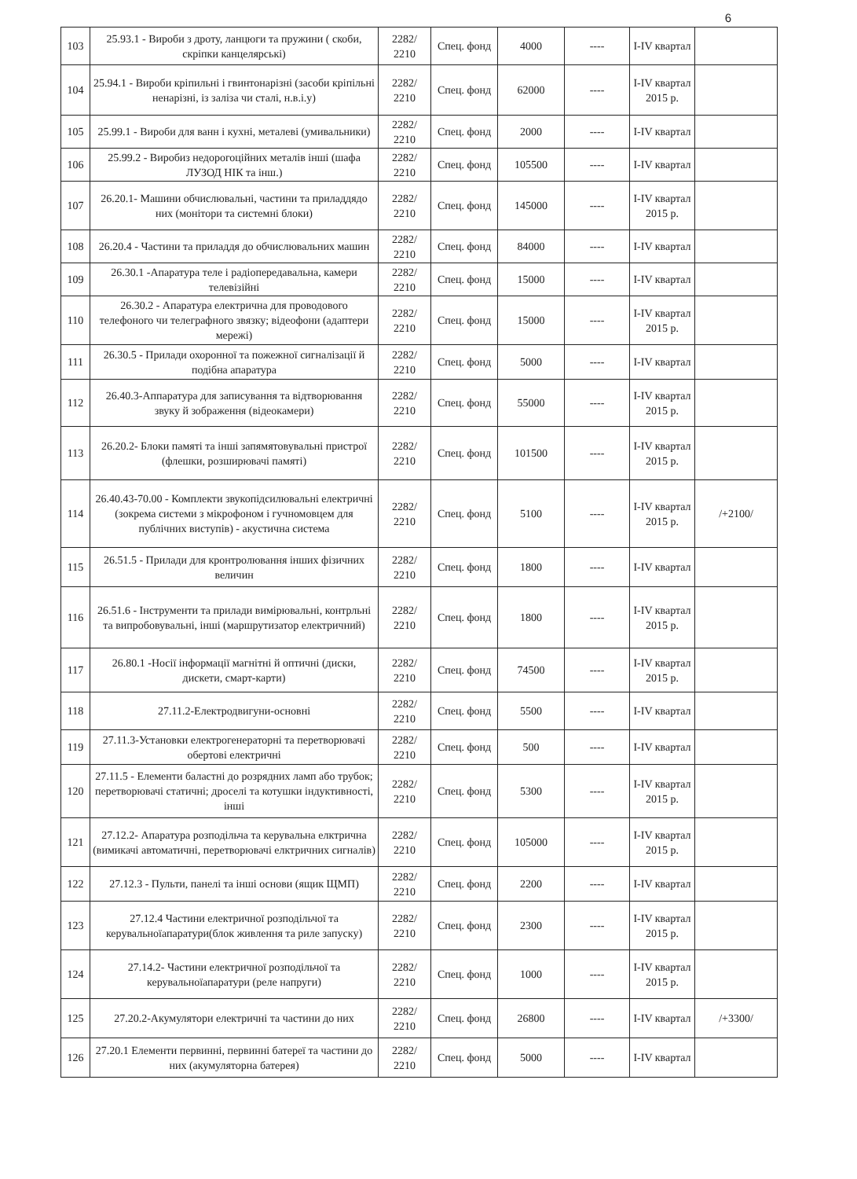6
| 103 | 25.93.1 - Вироби з дроту, ланцюги та пружини ( скоби, скріпки канцелярські) | 2282/ 2210 | Спец. фонд | 4000 | ---- | I-IV квартал | |
| 104 | 25.94.1 - Вироби кріпильні і гвинтонарізні (засоби кріпільні ненарізні, із заліза чи сталі, н.в.і.у) | 2282/ 2210 | Спец. фонд | 62000 | ---- | I-IV квартал 2015 р. | |
| 105 | 25.99.1 - Вироби для ванн і кухні, металеві (умивальники) | 2282/ 2210 | Спец. фонд | 2000 | ---- | I-IV квартал | |
| 106 | 25.99.2 - Виробиз недорогоційних металів інші (шафа ЛУЗОД НІК та інш.) | 2282/ 2210 | Спец. фонд | 105500 | ---- | I-IV квартал | |
| 107 | 26.20.1- Машини обчислювальні, частини та приладдядо них (монітори та системні блоки) | 2282/ 2210 | Спец. фонд | 145000 | ---- | I-IV квартал 2015 р. | |
| 108 | 26.20.4 - Частини та приладдя до обчислювальних машин | 2282/ 2210 | Спец. фонд | 84000 | ---- | I-IV квартал | |
| 109 | 26.30.1 -Апаратура теле і радіопередавальна, камери телевізійні | 2282/ 2210 | Спец. фонд | 15000 | ---- | I-IV квартал | |
| 110 | 26.30.2 - Апаратура електрична для проводового телефоного чи телеграфного звязку; відеофони (адаптери мережі) | 2282/ 2210 | Спец. фонд | 15000 | ---- | I-IV квартал 2015 р. | |
| 111 | 26.30.5 - Прилади охоронної та пожежної сигналізації й подібна апаратура | 2282/ 2210 | Спец. фонд | 5000 | ---- | I-IV квартал | |
| 112 | 26.40.3-Аппаратура для записування та відтворювання звуку й зображення (відеокамери) | 2282/ 2210 | Спец. фонд | 55000 | ---- | I-IV квартал 2015 р. | |
| 113 | 26.20.2- Блоки памяті та інші запямятовувальні пристрої (флешки, розширювачі памяті) | 2282/ 2210 | Спец. фонд | 101500 | ---- | I-IV квартал 2015 р. | |
| 114 | 26.40.43-70.00 - Комплекти звукопідсилювальні електричні (зокрема системи з мікрофоном і гучномовцем для публічних виступів) - акустична система | 2282/ 2210 | Спец. фонд | 5100 | ---- | I-IV квартал 2015 р. | /+2100/ |
| 115 | 26.51.5 - Прилади для кронтролювання інших фізичних величин | 2282/ 2210 | Спец. фонд | 1800 | ---- | I-IV квартал | |
| 116 | 26.51.6 - Інструменти та прилади вимірювальні, контрльні та випробовувальні, інші (маршрутизатор електричний) | 2282/ 2210 | Спец. фонд | 1800 | ---- | I-IV квартал 2015 р. | |
| 117 | 26.80.1 -Носії інформації магнітні й оптичні (диски, дискети, смарт-карти) | 2282/ 2210 | Спец. фонд | 74500 | ---- | I-IV квартал 2015 р. | |
| 118 | 27.11.2-Електродвигуни-основні | 2282/ 2210 | Спец. фонд | 5500 | ---- | I-IV квартал | |
| 119 | 27.11.3-Установки електрогенераторні та перетворювачі обертові електричні | 2282/ 2210 | Спец. фонд | 500 | ---- | I-IV квартал | |
| 120 | 27.11.5 - Елементи баластні до розрядних ламп або трубок; перетворювачі статичні; дроселі та котушки індуктивності, інші | 2282/ 2210 | Спец. фонд | 5300 | ---- | I-IV квартал 2015 р. | |
| 121 | 27.12.2- Апаратура розподільча та керувальна елктрична (вимикачі автоматичні, перетворювачі елктричних сигналів) | 2282/ 2210 | Спец. фонд | 105000 | ---- | I-IV квартал 2015 р. | |
| 122 | 27.12.3 - Пульти, панелі та інші основи (ящик ЩМП) | 2282/ 2210 | Спец. фонд | 2200 | ---- | I-IV квартал | |
| 123 | 27.12.4 Частини електричної розподільчої та керувальноїапаратури(блок живлення та риле запуску) | 2282/ 2210 | Спец. фонд | 2300 | ---- | I-IV квартал 2015 р. | |
| 124 | 27.14.2- Частини електричної розподільчої та керувальноїапаратури (реле напруги) | 2282/ 2210 | Спец. фонд | 1000 | ---- | I-IV квартал 2015 р. | |
| 125 | 27.20.2-Акумулятори електричні та частини до них | 2282/ 2210 | Спец. фонд | 26800 | ---- | I-IV квартал | /+3300/ |
| 126 | 27.20.1 Елементи первинні, первинні батереї та частини до них (акумуляторна батерея) | 2282/ 2210 | Спец. фонд | 5000 | ---- | I-IV квартал | |